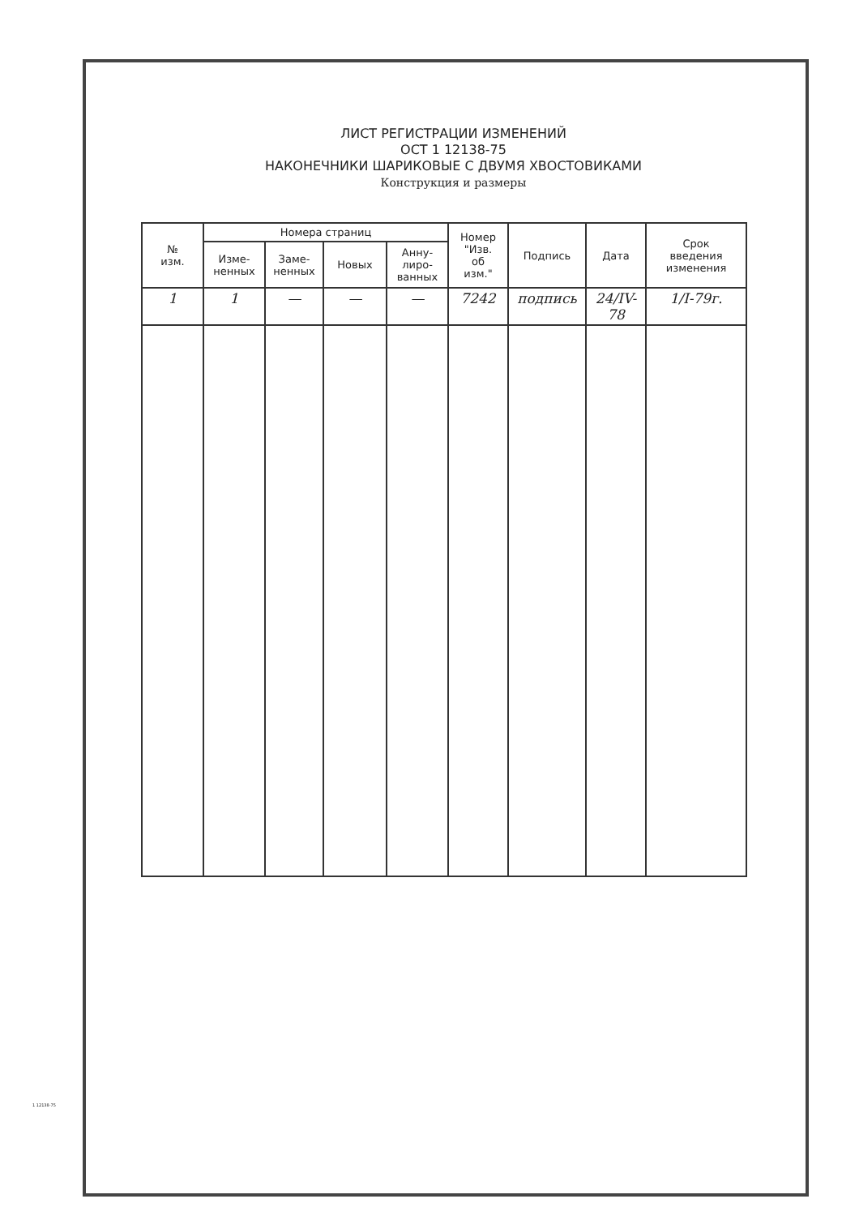ЛИСТ РЕГИСТРАЦИИ ИЗМЕНЕНИЙ
ОСТ 1 12138-75
НАКОНЕЧНИКИ ШАРИКОВЫЕ С ДВУМЯ ХВОСТОВИКАМИ
Конструкция и размеры
| № изм. | Номера страниц | | | | Номер "Изв. об изм." | Подпись | Дата | Срок введения изменения |
| --- | --- | --- | --- | --- | --- | --- | --- | --- |
| | Изме- ненных | Заме- ненных | Новых | Анну- лиро- ванных | | | | |
| 1 | 1 | — | — | — | 7242 | подпись | 24/IV-78 | 1/I-79г. |
1 12138-75